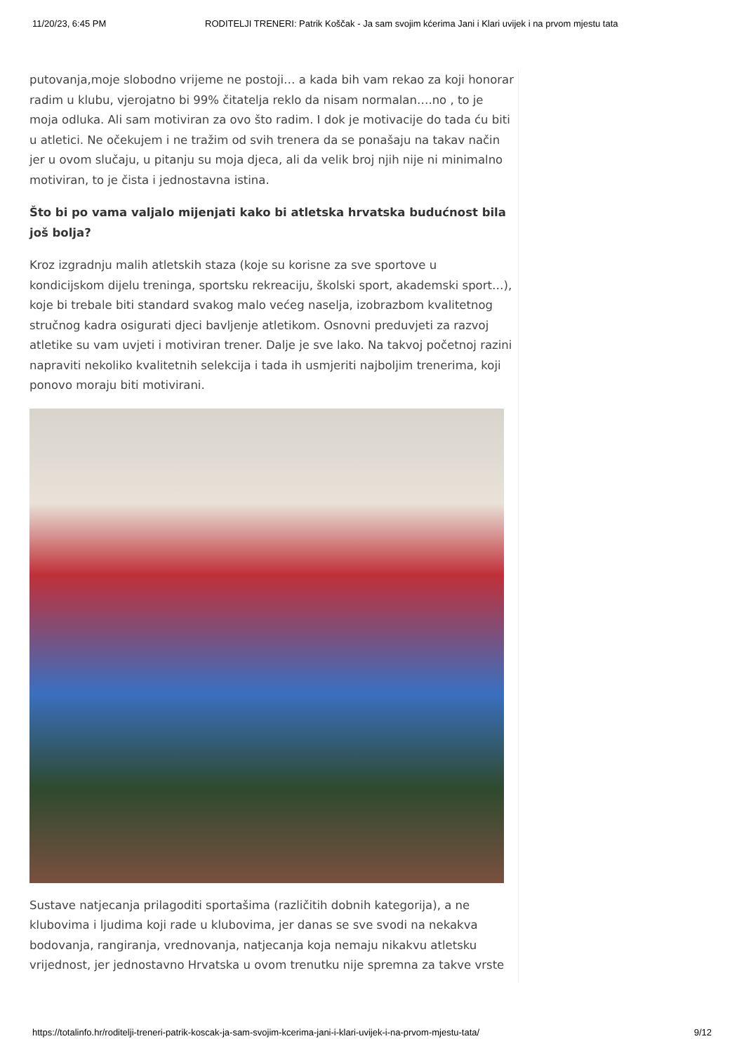11/20/23, 6:45 PM RODITELJI TRENERI: Patrik Koščak - Ja sam svojim kćerima Jani i Klari uvijek i na prvom mjestu tata
putovanja,moje slobodno vrijeme ne postoji… a kada bih vam rekao za koji honorar radim u klubu, vjerojatno bi 99% čitatelja reklo da nisam normalan….no , to je moja odluka. Ali sam motiviran za ovo što radim. I dok je motivacije do tada ću biti u atletici. Ne očekujem i ne tražim od svih trenera da se ponašaju na takav način jer u ovom slučaju, u pitanju su moja djeca, ali da velik broj njih nije ni minimalno motiviran, to je čista i jednostavna istina.
Što bi po vama valjalo mijenjati kako bi atletska hrvatska budućnost bila još bolja?
Kroz izgradnju malih atletskih staza (koje su korisne za sve sportove u kondicijskom dijelu treninga, sportsku rekreaciju, školski sport, akademski sport…), koje bi trebale biti standard svakog malo većeg naselja, izobrazbom kvalitetnog stručnog kadra osigurati djeci bavljenje atletikom. Osnovni preduvjeti za razvoj atletike su vam uvjeti i motiviran trener. Dalje je sve lako. Na takvoj početnoj razini napraviti nekoliko kvalitetnih selekcija i tada ih usmjeriti najboljim trenerima, koji ponovo moraju biti motivirani.
Sustave natjecanja prilagoditi sportašima (različitih dobnih kategorija), a ne klubovima i ljudima koji rade u klubovima, jer danas se sve svodi na nekakva bodovanja, rangiranja, vrednovanja, natjecanja koja nemaju nikakvu atletsku vrijednost, jer jednostavno Hrvatska u ovom trenutku nije spremna za takve vrste
https://totalinfo.hr/roditelji-treneri-patrik-koscak-ja-sam-svojim-kcerima-jani-i-klari-uvijek-i-na-prvom-mjestu-tata/ 9/12